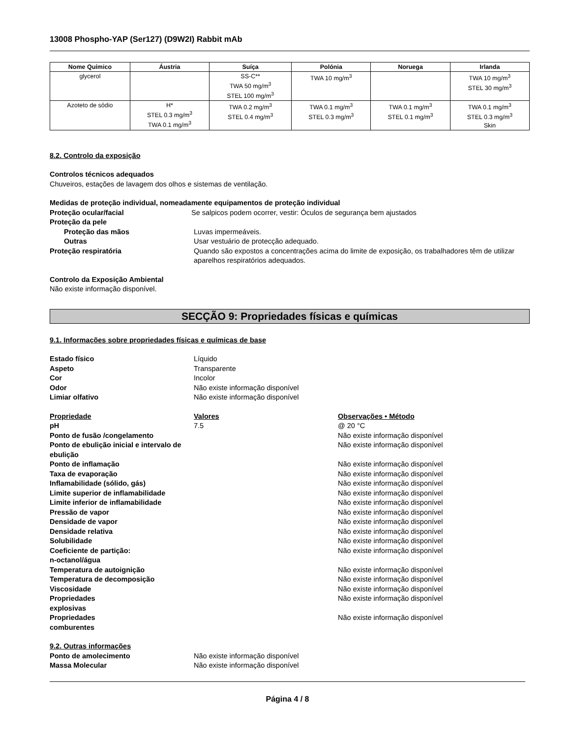13008 Phospho-YAP (Ser127) (D9W2I) Rabbit mAb
| Nome Químico | Áustria | Suíça | Polónia | Noruega | Irlanda |
| --- | --- | --- | --- | --- | --- |
| glycerol | | SS-C** TWA 50 mg/m<sup>3</sup> STEL 100 mg/m<sup>3</sup> | TWA 10 mg/m<sup>3</sup> | | TWA 10 mg/m<sup>3</sup> STEL 30 mg/m<sup>3</sup> |
| Azoteto de sódio | H* STEL 0.3 mg/m<sup>3</sup> TWA 0.1 mg/m<sup>3</sup> | TWA 0.2 mg/m<sup>3</sup> STEL 0.4 mg/m<sup>3</sup> | TWA 0.1 mg/m<sup>3</sup> STEL 0.3 mg/m<sup>3</sup> | TWA 0.1 mg/m<sup>3</sup> STEL 0.1 mg/m<sup>3</sup> | TWA 0.1 mg/m<sup>3</sup> STEL 0.3 mg/m<sup>3</sup> Skin |
8.2. Controlo da exposição
Controlos técnicos adequados
Chuveiros, estações de lavagem dos olhos e sistemas de ventilação.
Medidas de proteção individual, nomeadamente equipamentos de proteção individual
Proteção ocular/facial Se salpicos podem ocorrer, vestir: Óculos de segurança bem ajustados
Proteção da pele
Proteção das mãos Luvas impermeáveis.
Outras Usar vestuário de protecção adequado.
Proteção respiratória Quando são expostos a concentrações acima do limite de exposição, os trabalhadores têm de utilizar aparelhos respiratórios adequados.
Controlo da Exposição Ambiental
Não existe informação disponível.
SECÇÃO 9: Propriedades físicas e químicas
9.1. Informações sobre propriedades físicas e químicas de base
Estado físico Líquido
Aspeto Transparente
Cor Incolor
Odor Não existe informação disponível
Limiar olfativo Não existe informação disponível
Propriedade Valores Observações • Método
pH 7.5 @ 20 °C
Ponto de fusão /congelamento Não existe informação disponível
Ponto de ebulição inicial e intervalo de ebulição
Não existe informação disponível
Ponto de inflamação Não existe informação disponível
Taxa de evaporação Não existe informação disponível
Inflamabilidade (sólido, gás) Não existe informação disponível
Limite superior de inflamabilidade
Não existe informação disponível
Limite inferior de inflamabilidade
Não existe informação disponível
Pressão de vapor Não existe informação disponível
Densidade de vapor Não existe informação disponível
Densidade relativa Não existe informação disponível
Solubilidade Não existe informação disponível
Coeficiente de partição:
n-octanol/água
Não existe informação disponível
Temperatura de autoignição Não existe informação disponível
Temperatura de decomposição Não existe informação disponível
Viscosidade Não existe informação disponível
Propriedades
explosivas
Não existe informação disponível
Propriedades
comburentes
Não existe informação disponível
9.2. Outras informações
Ponto de amolecimento Não existe informação disponível
Massa Molecular Não existe informação disponível
Página 4 / 8